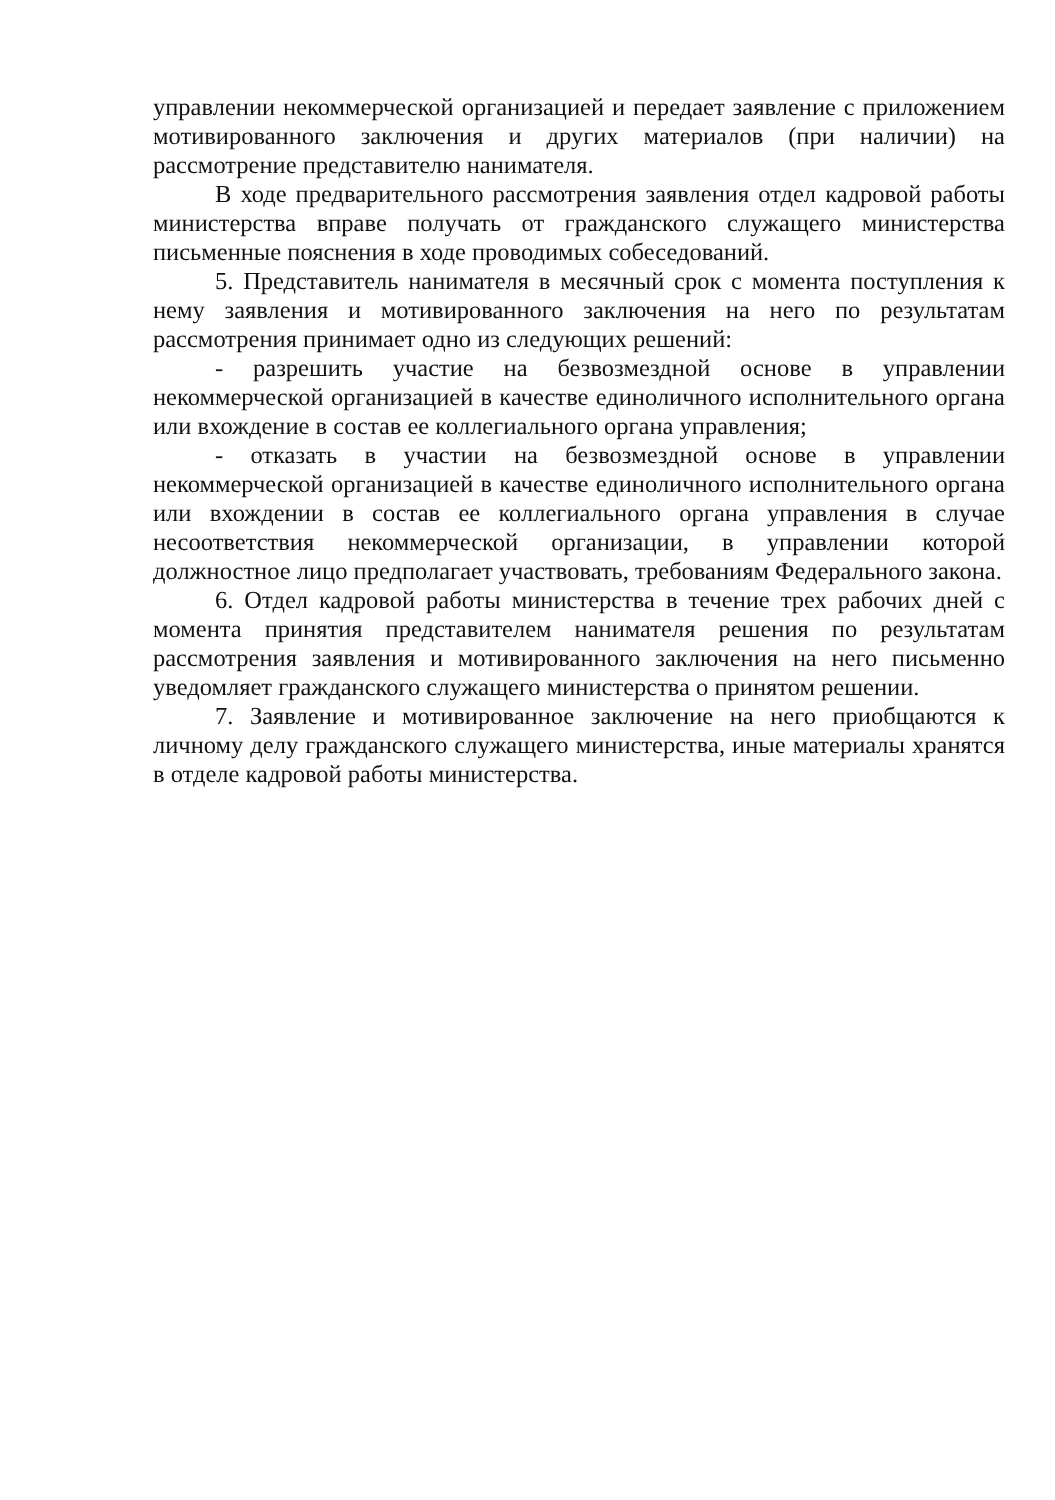управлении некоммерческой организацией и передает заявление с приложением мотивированного заключения и других материалов (при наличии) на рассмотрение представителю нанимателя.
В ходе предварительного рассмотрения заявления отдел кадровой работы министерства вправе получать от гражданского служащего министерства письменные пояснения в ходе проводимых собеседований.
5. Представитель нанимателя в месячный срок с момента поступления к нему заявления и мотивированного заключения на него по результатам рассмотрения принимает одно из следующих решений:
- разрешить участие на безвозмездной основе в управлении некоммерческой организацией в качестве единоличного исполнительного органа или вхождение в состав ее коллегиального органа управления;
- отказать в участии на безвозмездной основе в управлении некоммерческой организацией в качестве единоличного исполнительного органа или вхождении в состав ее коллегиального органа управления в случае несоответствия некоммерческой организации, в управлении которой должностное лицо предполагает участвовать, требованиям Федерального закона.
6. Отдел кадровой работы министерства в течение трех рабочих дней с момента принятия представителем нанимателя решения по результатам рассмотрения заявления и мотивированного заключения на него письменно уведомляет гражданского служащего министерства о принятом решении.
7. Заявление и мотивированное заключение на него приобщаются к личному делу гражданского служащего министерства, иные материалы хранятся в отделе кадровой работы министерства.